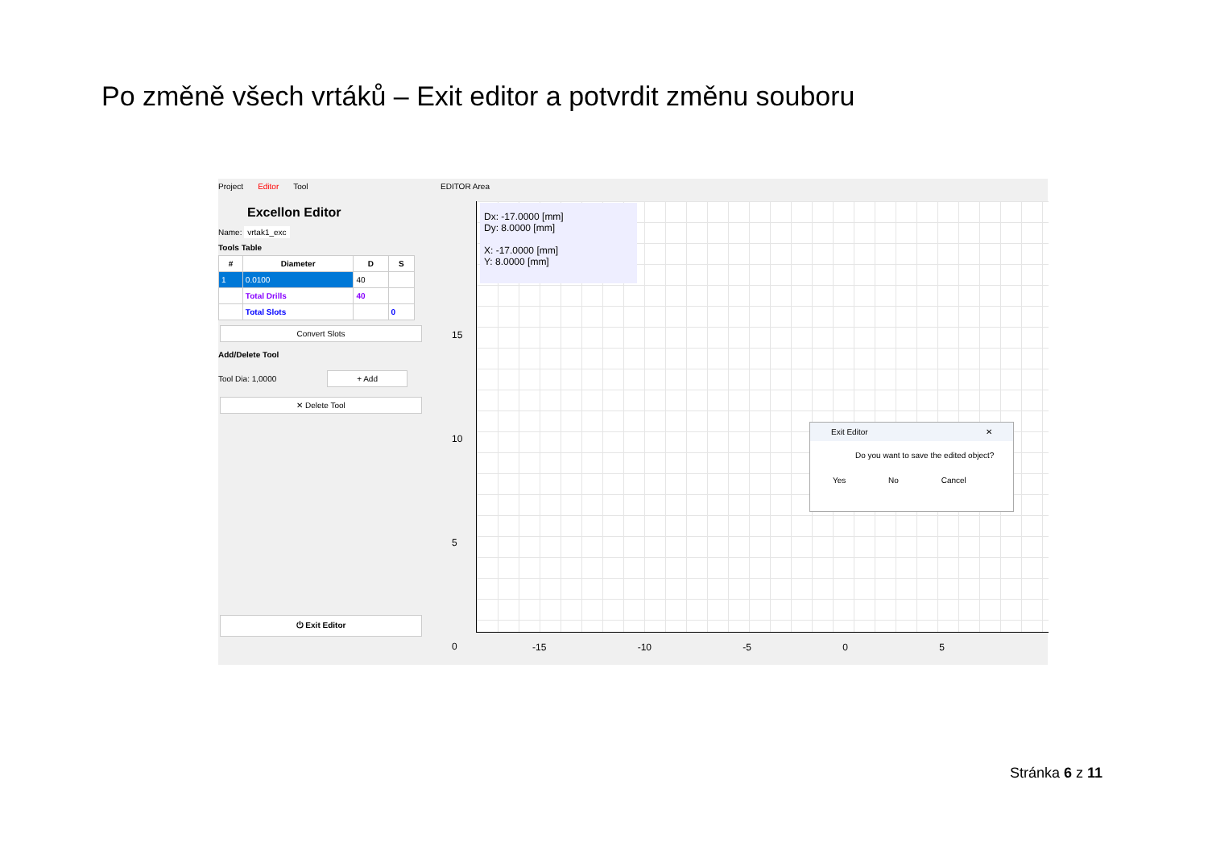Po změně všech vrtáků – Exit editor a potvrdit změnu souboru
Project Editor Tool
Excellon Editor
Name: vrtak1_exc
Tools Table
| # | Diameter | D | S |
| --- | --- | --- | --- |
| 1 | 0.0100 | 40 | |
| | Total Drills | 40 | |
| | Total Slots | | 0 |
Convert Slots
Add/Delete Tool
Tool Dia: 1,0000 + Add
✕ Delete Tool
⏻ Exit Editor
EDITOR Area
Dx: -17.0000 [mm]
Dy: 8.0000 [mm]
X: -17.0000 [mm]
Y: 8.0000 [mm]
15
10
5
0
-15 -10 -5 0 5
Exit Editor ✕
Do you want to save the edited object?
Yes No Cancel
Stránka 6 z 11